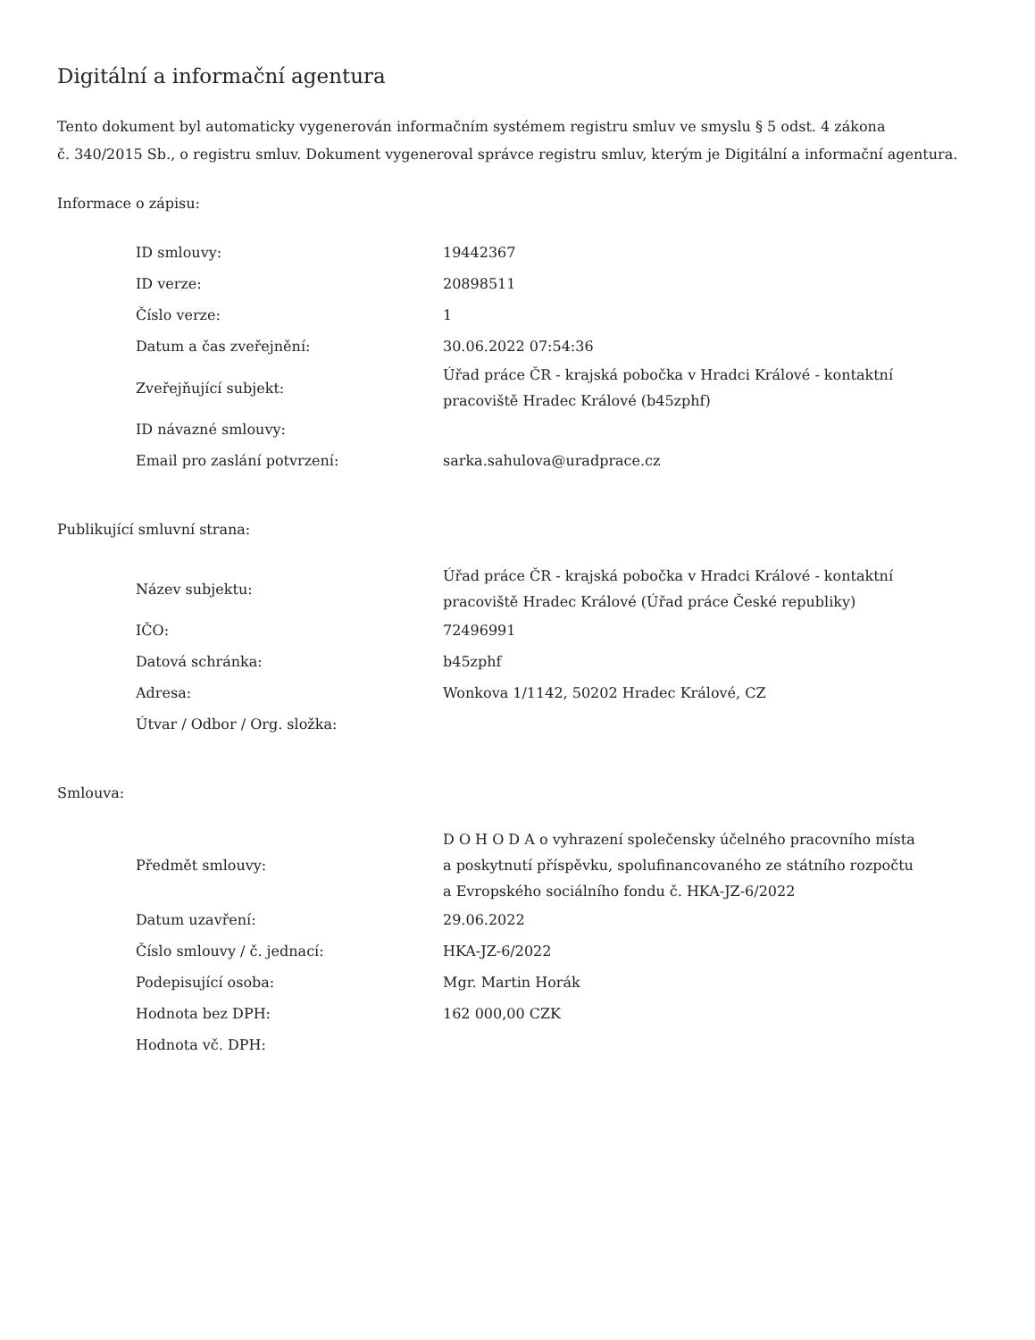Digitální a informační agentura
Tento dokument byl automaticky vygenerován informačním systémem registru smluv ve smyslu § 5 odst. 4 zákona
č. 340/2015 Sb., o registru smluv. Dokument vygeneroval správce registru smluv, kterým je Digitální a informační agentura.
Informace o zápisu:
| ID smlouvy: | 19442367 |
| ID verze: | 20898511 |
| Číslo verze: | 1 |
| Datum a čas zveřejnění: | 30.06.2022 07:54:36 |
| Zveřejňující subjekt: | Úřad práce ČR - krajská pobočka v Hradci Králové - kontaktní pracoviště Hradec Králové (b45zphf) |
| ID návazné smlouvy: | |
| Email pro zaslání potvrzení: | sarka.sahulova@uradprace.cz |
Publikující smluvní strana:
| Název subjektu: | Úřad práce ČR - krajská pobočka v Hradci Králové - kontaktní pracoviště Hradec Králové (Úřad práce České republiky) |
| IČO: | 72496991 |
| Datová schránka: | b45zphf |
| Adresa: | Wonkova 1/1142, 50202 Hradec Králové, CZ |
| Útvar / Odbor / Org. složka: | |
Smlouva:
| Předmět smlouvy: | D O H O D A o vyhrazení společensky účelného pracovního místa a poskytnutí příspěvku, spolufinancovaného ze státního rozpočtu a Evropského sociálního fondu č. HKA-JZ-6/2022 |
| Datum uzavření: | 29.06.2022 |
| Číslo smlouvy / č. jednací: | HKA-JZ-6/2022 |
| Podepisující osoba: | Mgr. Martin Horák |
| Hodnota bez DPH: | 162 000,00 CZK |
| Hodnota vč. DPH: | |